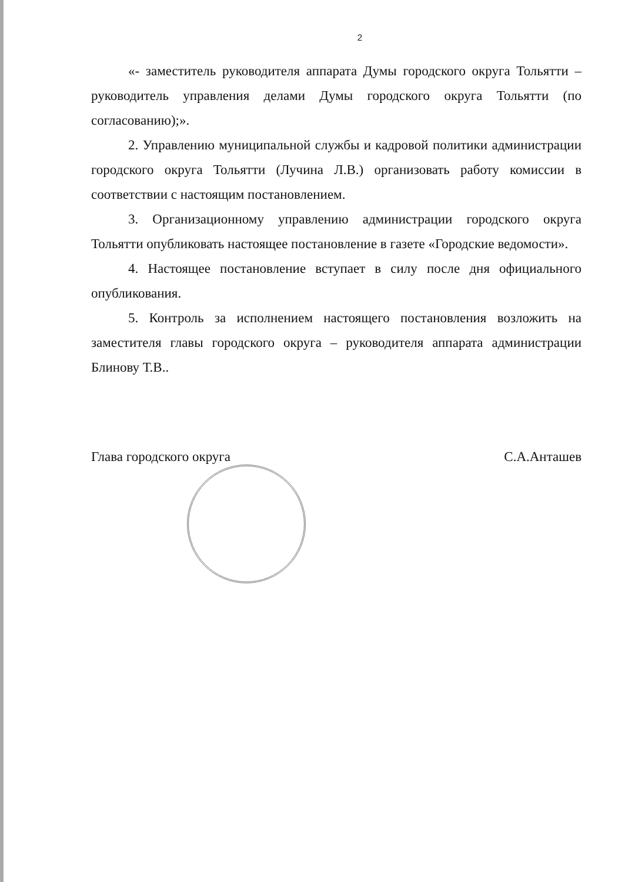2
«- заместитель руководителя аппарата Думы городского округа Тольятти – руководитель управления делами Думы городского округа Тольятти (по согласованию);».
2. Управлению муниципальной службы и кадровой политики администрации городского округа Тольятти (Лучина Л.В.) организовать работу комиссии в соответствии с настоящим постановлением.
3. Организационному управлению администрации городского округа Тольятти опубликовать настоящее постановление в газете «Городские ведомости».
4. Настоящее постановление вступает в силу после дня официального опубликования.
5. Контроль за исполнением настоящего постановления возложить на заместителя главы городского округа – руководителя аппарата администрации Блинову Т.В..
Глава городского округа С.А.Анташев